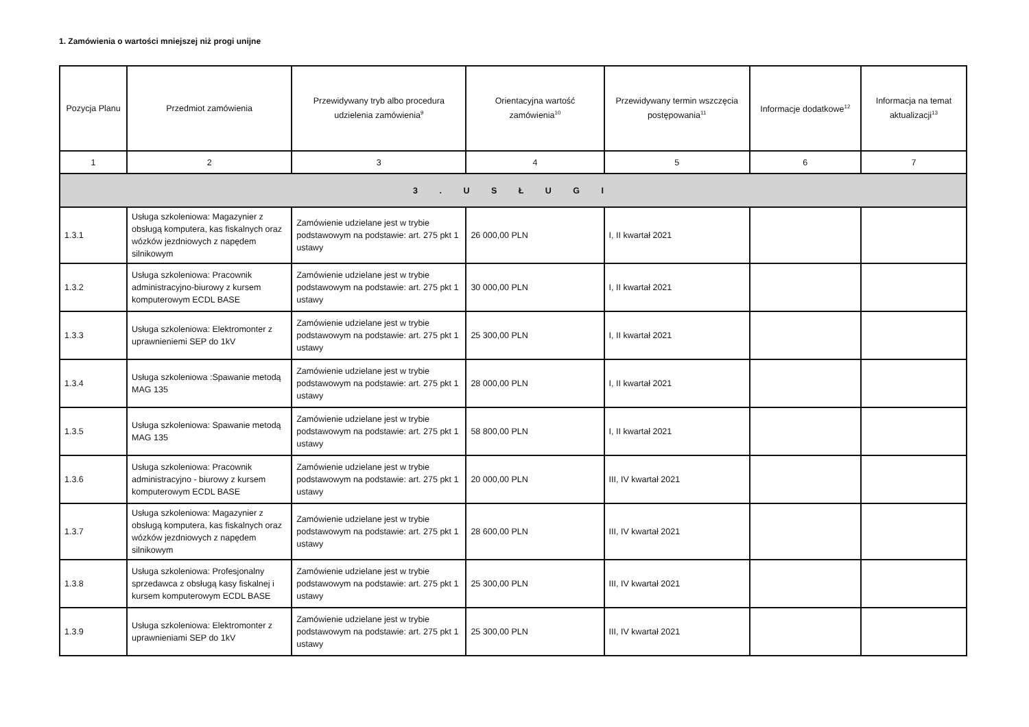1. Zamówienia o wartości mniejszej niż progi unijne
| Pozycja Planu | Przedmiot zamówienia | Przewidywany tryb albo procedura udzielenia zamówienia<sup>9</sup> | Orientacyjna wartość zamówienia<sup>10</sup> | Przewidywany termin wszczęcia postępowania<sup>11</sup> | Informacje dodatkowe<sup>12</sup> | Informacja na temat aktualizacji<sup>13</sup> |
| --- | --- | --- | --- | --- | --- | --- |
| 1 | 2 | 3 | 4 | 5 | 6 | 7 |
| 3 . U S Ł U G I | | | | | | |
| 1.3.1 | Usługa szkoleniowa: Magazynier z obsługą komputera, kas fiskalnych oraz wózków jezdniowych z napędem silnikowym | Zamówienie udzielane jest w trybie podstawowym na podstawie: art. 275 pkt 1 ustawy | 26 000,00 PLN | I, II kwartał 2021 | | |
| 1.3.2 | Usługa szkoleniowa: Pracownik administracyjno-biurowy z kursem komputerowym ECDL BASE | Zamówienie udzielane jest w trybie podstawowym na podstawie: art. 275 pkt 1 ustawy | 30 000,00 PLN | I, II kwartał 2021 | | |
| 1.3.3 | Usługa szkoleniowa: Elektromonter z uprawnieniemi SEP do 1kV | Zamówienie udzielane jest w trybie podstawowym na podstawie: art. 275 pkt 1 ustawy | 25 300,00 PLN | I, II kwartał 2021 | | |
| 1.3.4 | Usługa szkoleniowa :Spawanie metodą MAG 135 | Zamówienie udzielane jest w trybie podstawowym na podstawie: art. 275 pkt 1 ustawy | 28 000,00 PLN | I, II kwartał 2021 | | |
| 1.3.5 | Usługa szkoleniowa: Spawanie metodą MAG 135 | Zamówienie udzielane jest w trybie podstawowym na podstawie: art. 275 pkt 1 ustawy | 58 800,00 PLN | I, II kwartał 2021 | | |
| 1.3.6 | Usługa szkoleniowa: Pracownik administracyjno - biurowy z kursem komputerowym ECDL BASE | Zamówienie udzielane jest w trybie podstawowym na podstawie: art. 275 pkt 1 ustawy | 20 000,00 PLN | III, IV kwartał 2021 | | |
| 1.3.7 | Usługa szkoleniowa: Magazynier z obsługą komputera, kas fiskalnych oraz wózków jezdniowych z napędem silnikowym | Zamówienie udzielane jest w trybie podstawowym na podstawie: art. 275 pkt 1 ustawy | 28 600,00 PLN | III, IV kwartał 2021 | | |
| 1.3.8 | Usługa szkoleniowa: Profesjonalny sprzedawca z obsługą kasy fiskalnej i kursem komputerowym ECDL BASE | Zamówienie udzielane jest w trybie podstawowym na podstawie: art. 275 pkt 1 ustawy | 25 300,00 PLN | III, IV kwartał 2021 | | |
| 1.3.9 | Usługa szkoleniowa: Elektromonter z uprawnieniami SEP do 1kV | Zamówienie udzielane jest w trybie podstawowym na podstawie: art. 275 pkt 1 ustawy | 25 300,00 PLN | III, IV kwartał 2021 | | |